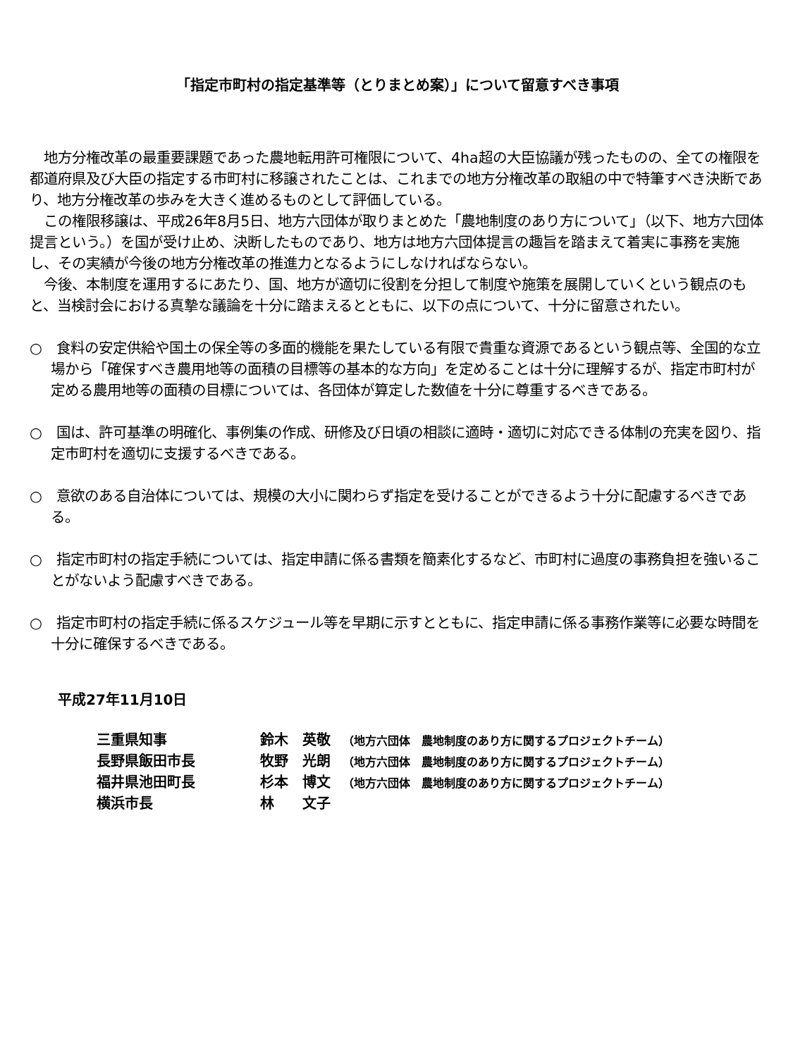「指定市町村の指定基準等（とりまとめ案）」について留意すべき事項
　地方分権改革の最重要課題であった農地転用許可権限について、4ha超の大臣協議が残ったものの、全ての権限を都道府県及び大臣の指定する市町村に移譲されたことは、これまでの地方分権改革の取組の中で特筆すべき決断であり、地方分権改革の歩みを大きく進めるものとして評価している。
　この権限移譲は、平成26年8月5日、地方六団体が取りまとめた「農地制度のあり方について」（以下、地方六団体提言という。）を国が受け止め、決断したものであり、地方は地方六団体提言の趣旨を踏まえて着実に事務を実施し、その実績が今後の地方分権改革の推進力となるようにしなければならない。
　今後、本制度を運用するにあたり、国、地方が適切に役割を分担して制度や施策を展開していくという観点のもと、当検討会における真摯な議論を十分に踏まえるとともに、以下の点について、十分に留意されたい。
○　食料の安定供給や国土の保全等の多面的機能を果たしている有限で貴重な資源であるという観点等、全国的な立場から「確保すべき農用地等の面積の目標等の基本的な方向」を定めることは十分に理解するが、指定市町村が定める農用地等の面積の目標については、各団体が算定した数値を十分に尊重するべきである。
○　国は、許可基準の明確化、事例集の作成、研修及び日頃の相談に適時・適切に対応できる体制の充実を図り、指定市町村を適切に支援するべきである。
○　意欲のある自治体については、規模の大小に関わらず指定を受けることができるよう十分に配慮するべきである。
○　指定市町村の指定手続については、指定申請に係る書類を簡素化するなど、市町村に過度の事務負担を強いることがないよう配慮すべきである。
○　指定市町村の指定手続に係るスケジュール等を早期に示すとともに、指定申請に係る事務作業等に必要な時間を十分に確保するべきである。
平成27年11月10日
三重県知事 鈴木　英敬 （地方六団体　農地制度のあり方に関するプロジェクトチーム）
長野県飯田市長 牧野　光朗 （地方六団体　農地制度のあり方に関するプロジェクトチーム）
福井県池田町長 杉本　博文 （地方六団体　農地制度のあり方に関するプロジェクトチーム）
横浜市長 林　　文子